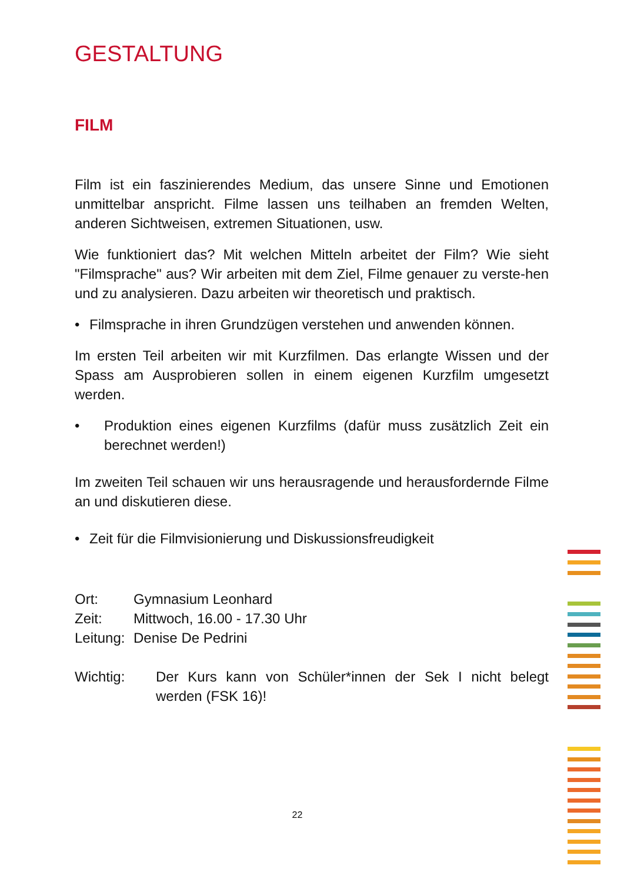GESTALTUNG
FILM
Film ist ein faszinierendes Medium, das unsere Sinne und Emotionen unmittelbar anspricht. Filme lassen uns teilhaben an fremden Welten, anderen Sichtweisen, extremen Situationen, usw.
Wie funktioniert das? Mit welchen Mitteln arbeitet der Film? Wie sieht "Filmsprache" aus? Wir arbeiten mit dem Ziel, Filme genauer zu verste-hen und zu analysieren. Dazu arbeiten wir theoretisch und praktisch.
• Filmsprache in ihren Grundzügen verstehen und anwenden können.
Im ersten Teil arbeiten wir mit Kurzfilmen. Das erlangte Wissen und der Spass am Ausprobieren sollen in einem eigenen Kurzfilm umgesetzt werden.
• Produktion eines eigenen Kurzfilms (dafür muss zusätzlich Zeit ein berechnet werden!)
Im zweiten Teil schauen wir uns herausragende und herausfordernde Filme an und diskutieren diese.
• Zeit für die Filmvisionierung und Diskussionsfreudigkeit
| Ort: | Gymnasium Leonhard |
| Zeit: | Mittwoch, 16.00 - 17.30 Uhr |
| Leitung: | Denise De Pedrini |
| Wichtig: | Der Kurs kann von Schüler*innen der Sek I nicht belegt werden (FSK 16)! |
22